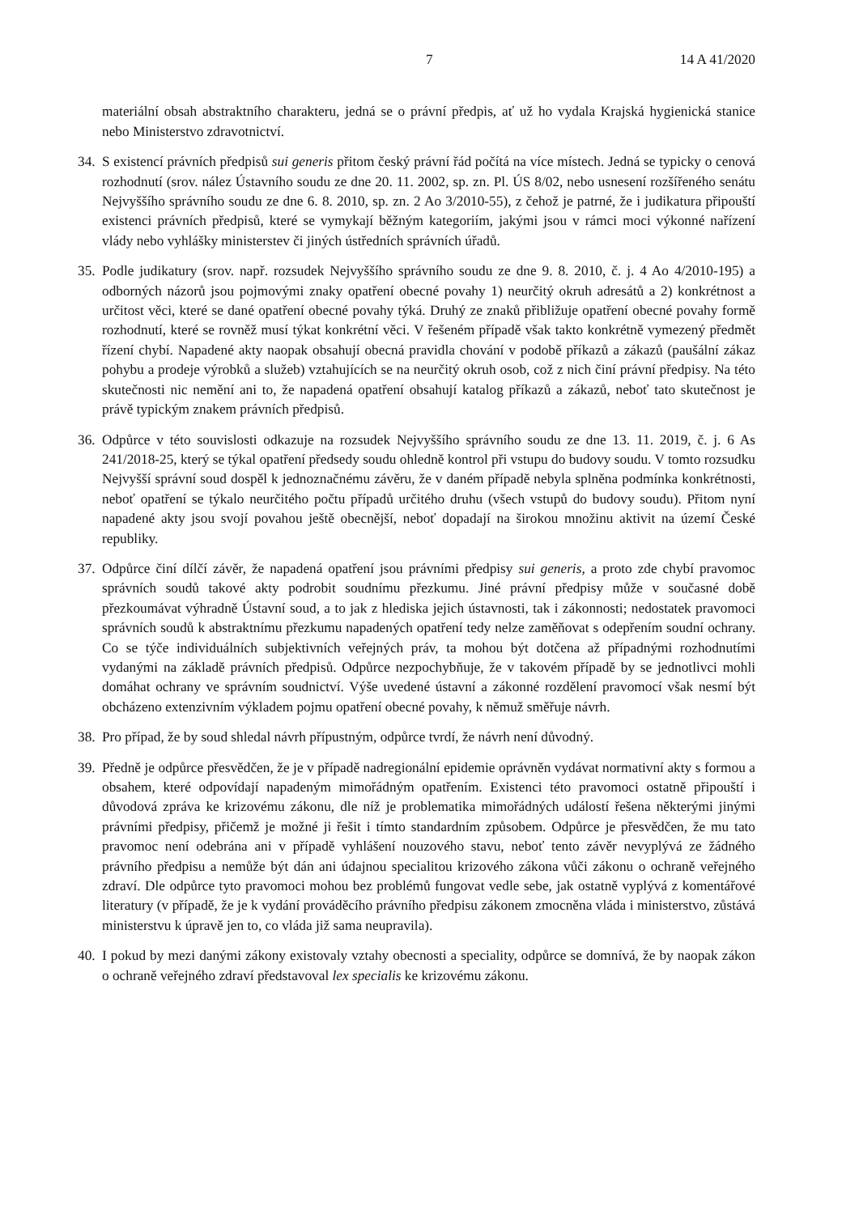7 14 A 41/2020
materiální obsah abstraktního charakteru, jedná se o právní předpis, ať už ho vydala Krajská hygienická stanice nebo Ministerstvo zdravotnictví.
34. S existencí právních předpisů sui generis přitom český právní řád počítá na více místech. Jedná se typicky o cenová rozhodnutí (srov. nález Ústavního soudu ze dne 20. 11. 2002, sp. zn. Pl. ÚS 8/02, nebo usnesení rozšířeného senátu Nejvyššího správního soudu ze dne 6. 8. 2010, sp. zn. 2 Ao 3/2010-55), z čehož je patrné, že i judikatura připouští existenci právních předpisů, které se vymykají běžným kategoriím, jakými jsou v rámci moci výkonné nařízení vlády nebo vyhlášky ministerstev či jiných ústředních správních úřadů.
35. Podle judikatury (srov. např. rozsudek Nejvyššího správního soudu ze dne 9. 8. 2010, č. j. 4 Ao 4/2010-195) a odborných názorů jsou pojmovými znaky opatření obecné povahy 1) neurčitý okruh adresátů a 2) konkrétnost a určitost věci, které se dané opatření obecné povahy týká. Druhý ze znaků přibližuje opatření obecné povahy formě rozhodnutí, které se rovněž musí týkat konkrétní věci. V řešeném případě však takto konkrétně vymezený předmět řízení chybí. Napadené akty naopak obsahují obecná pravidla chování v podobě příkazů a zákazů (paušální zákaz pohybu a prodeje výrobků a služeb) vztahujících se na neurčitý okruh osob, což z nich činí právní předpisy. Na této skutečnosti nic nemění ani to, že napadená opatření obsahují katalog příkazů a zákazů, neboť tato skutečnost je právě typickým znakem právních předpisů.
36. Odpůrce v této souvislosti odkazuje na rozsudek Nejvyššího správního soudu ze dne 13. 11. 2019, č. j. 6 As 241/2018-25, který se týkal opatření předsedy soudu ohledně kontrol při vstupu do budovy soudu. V tomto rozsudku Nejvyšší správní soud dospěl k jednoznačnému závěru, že v daném případě nebyla splněna podmínka konkrétnosti, neboť opatření se týkalo neurčitého počtu případů určitého druhu (všech vstupů do budovy soudu). Přitom nyní napadené akty jsou svojí povahou ještě obecnější, neboť dopadají na širokou množinu aktivit na území České republiky.
37. Odpůrce činí dílčí závěr, že napadená opatření jsou právními předpisy sui generis, a proto zde chybí pravomoc správních soudů takové akty podrobit soudnímu přezkumu. Jiné právní předpisy může v současné době přezkoumávat výhradně Ústavní soud, a to jak z hlediska jejich ústavnosti, tak i zákonnosti; nedostatek pravomoci správních soudů k abstraktnímu přezkumu napadených opatření tedy nelze zaměňovat s odepřením soudní ochrany. Co se týče individuálních subjektivních veřejných práv, ta mohou být dotčena až případnými rozhodnutími vydanými na základě právních předpisů. Odpůrce nezpochybňuje, že v takovém případě by se jednotlivci mohli domáhat ochrany ve správním soudnictví. Výše uvedené ústavní a zákonné rozdělení pravomocí však nesmí být obcházeno extenzivním výkladem pojmu opatření obecné povahy, k němuž směřuje návrh.
38. Pro případ, že by soud shledal návrh přípustným, odpůrce tvrdí, že návrh není důvodný.
39. Předně je odpůrce přesvědčen, že je v případě nadregionální epidemie oprávněn vydávat normativní akty s formou a obsahem, které odpovídají napadeným mimořádným opatřením. Existenci této pravomoci ostatně připouští i důvodová zpráva ke krizovému zákonu, dle níž je problematika mimořádných událostí řešena některými jinými právními předpisy, přičemž je možné ji řešit i tímto standardním způsobem. Odpůrce je přesvědčen, že mu tato pravomoc není odebrána ani v případě vyhlášení nouzového stavu, neboť tento závěr nevyplývá ze žádného právního předpisu a nemůže být dán ani údajnou specialitou krizového zákona vůči zákonu o ochraně veřejného zdraví. Dle odpůrce tyto pravomoci mohou bez problémů fungovat vedle sebe, jak ostatně vyplývá z komentářové literatury (v případě, že je k vydání prováděcího právního předpisu zákonem zmocněna vláda i ministerstvo, zůstává ministerstvu k úpravě jen to, co vláda již sama neupravila).
40. I pokud by mezi danými zákony existovaly vztahy obecnosti a speciality, odpůrce se domnívá, že by naopak zákon o ochraně veřejného zdraví představoval lex specialis ke krizovému zákonu.